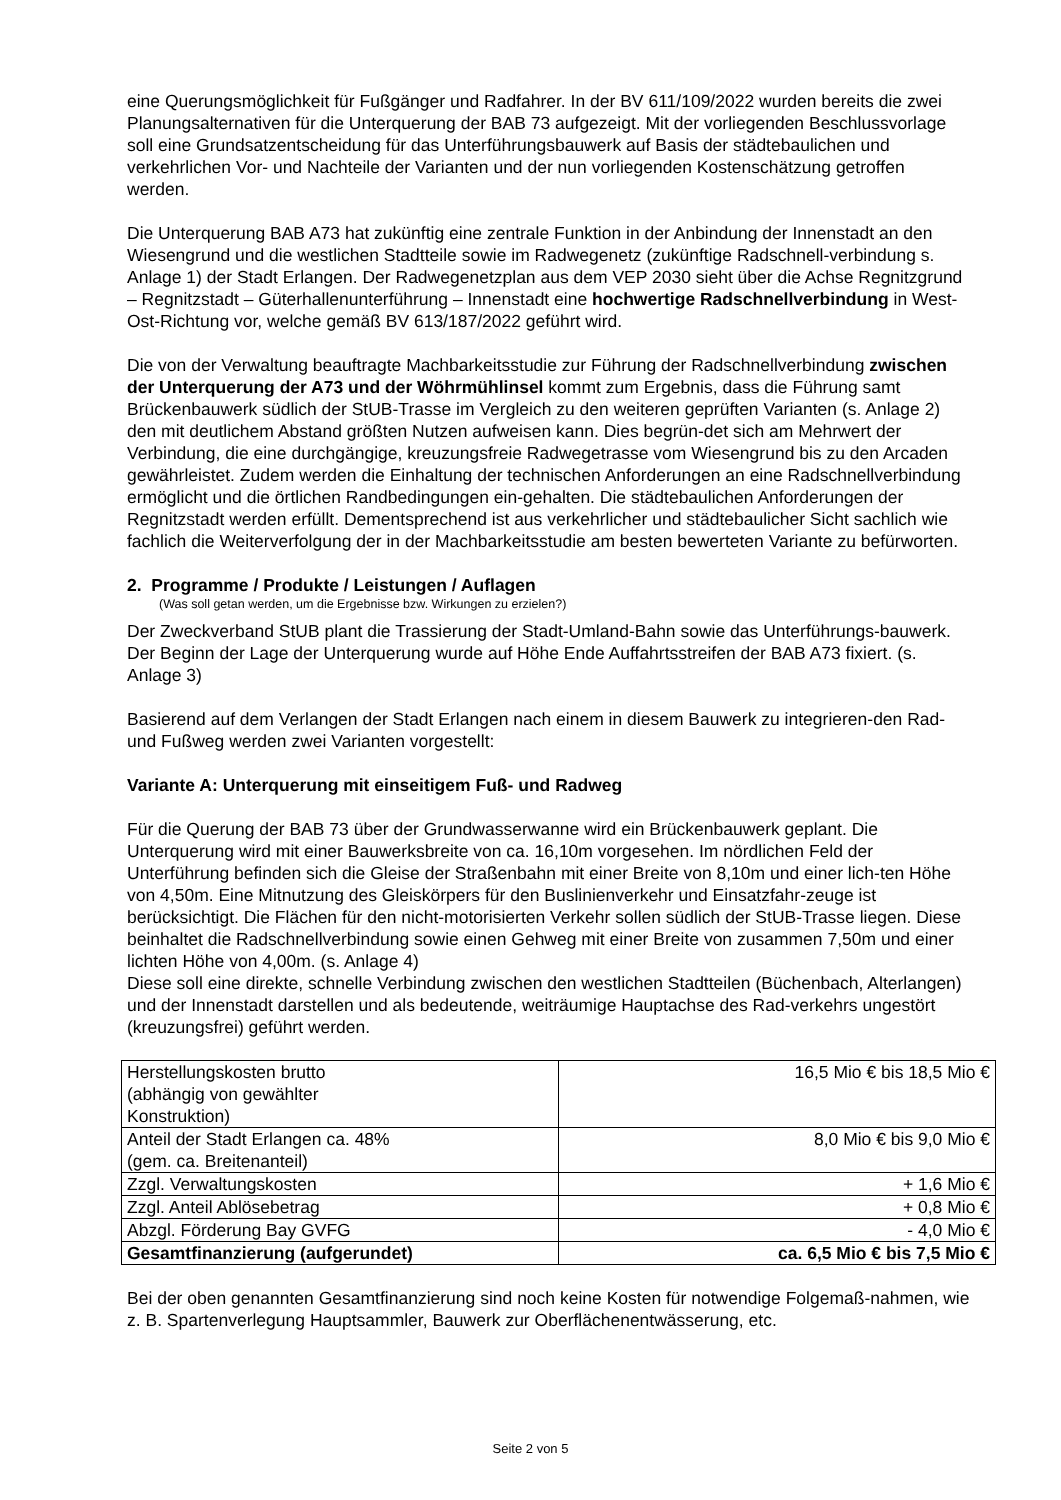eine Querungsmöglichkeit für Fußgänger und Radfahrer. In der BV 611/109/2022 wurden bereits die zwei Planungsalternativen für die Unterquerung der BAB 73 aufgezeigt. Mit der vorliegenden Beschlussvorlage soll eine Grundsatzentscheidung für das Unterführungsbauwerk auf Basis der städtebaulichen und verkehrlichen Vor- und Nachteile der Varianten und der nun vorliegenden Kostenschätzung getroffen werden.
Die Unterquerung BAB A73 hat zukünftig eine zentrale Funktion in der Anbindung der Innenstadt an den Wiesengrund und die westlichen Stadtteile sowie im Radwegenetz (zukünftige Radschnell-verbindung s. Anlage 1) der Stadt Erlangen. Der Radwegenetzplan aus dem VEP 2030 sieht über die Achse Regnitzgrund – Regnitzstadt – Güterhallenunterführung – Innenstadt eine hochwertige Radschnellverbindung in West-Ost-Richtung vor, welche gemäß BV 613/187/2022 geführt wird.
Die von der Verwaltung beauftragte Machbarkeitsstudie zur Führung der Radschnellverbindung zwischen der Unterquerung der A73 und der Wöhrmühlinsel kommt zum Ergebnis, dass die Führung samt Brückenbauwerk südlich der StUB-Trasse im Vergleich zu den weiteren geprüften Varianten (s. Anlage 2) den mit deutlichem Abstand größten Nutzen aufweisen kann. Dies begrün-det sich am Mehrwert der Verbindung, die eine durchgängige, kreuzungsfreie Radwegetrasse vom Wiesengrund bis zu den Arcaden gewährleistet. Zudem werden die Einhaltung der technischen Anforderungen an eine Radschnellverbindung ermöglicht und die örtlichen Randbedingungen ein-gehalten. Die städtebaulichen Anforderungen der Regnitzstadt werden erfüllt. Dementsprechend ist aus verkehrlicher und städtebaulicher Sicht sachlich wie fachlich die Weiterverfolgung der in der Machbarkeitsstudie am besten bewerteten Variante zu befürworten.
2. Programme / Produkte / Leistungen / Auflagen
(Was soll getan werden, um die Ergebnisse bzw. Wirkungen zu erzielen?)
Der Zweckverband StUB plant die Trassierung der Stadt-Umland-Bahn sowie das Unterführungs-bauwerk. Der Beginn der Lage der Unterquerung wurde auf Höhe Ende Auffahrtsstreifen der BAB A73 fixiert. (s. Anlage 3)
Basierend auf dem Verlangen der Stadt Erlangen nach einem in diesem Bauwerk zu integrieren-den Rad- und Fußweg werden zwei Varianten vorgestellt:
Variante A: Unterquerung mit einseitigem Fuß- und Radweg
Für die Querung der BAB 73 über der Grundwasserwanne wird ein Brückenbauwerk geplant. Die Unterquerung wird mit einer Bauwerksbreite von ca. 16,10m vorgesehen. Im nördlichen Feld der Unterführung befinden sich die Gleise der Straßenbahn mit einer Breite von 8,10m und einer lich-ten Höhe von 4,50m. Eine Mitnutzung des Gleiskörpers für den Buslinienverkehr und Einsatzfahr-zeuge ist berücksichtigt. Die Flächen für den nicht-motorisierten Verkehr sollen südlich der StUB-Trasse liegen. Diese beinhaltet die Radschnellverbindung sowie einen Gehweg mit einer Breite von zusammen 7,50m und einer lichten Höhe von 4,00m. (s. Anlage 4)
Diese soll eine direkte, schnelle Verbindung zwischen den westlichen Stadtteilen (Büchenbach, Alterlangen) und der Innenstadt darstellen und als bedeutende, weiträumige Hauptachse des Rad-verkehrs ungestört (kreuzungsfrei) geführt werden.
| Herstellungskosten brutto (abhängig von gewählter Konstruktion) | 16,5 Mio € bis 18,5 Mio € |
| Anteil der Stadt Erlangen ca. 48% (gem. ca. Breitenanteil) | 8,0 Mio € bis 9,0 Mio € |
| Zzgl. Verwaltungskosten | + 1,6 Mio € |
| Zzgl. Anteil Ablösebetrag | + 0,8 Mio € |
| Abzgl. Förderung Bay GVFG | - 4,0 Mio € |
| Gesamtfinanzierung (aufgerundet) | ca. 6,5 Mio € bis 7,5 Mio € |
Bei der oben genannten Gesamtfinanzierung sind noch keine Kosten für notwendige Folgemaß-nahmen, wie z. B. Spartenverlegung Hauptsammler, Bauwerk zur Oberflächenentwässerung, etc.
Seite 2 von 5